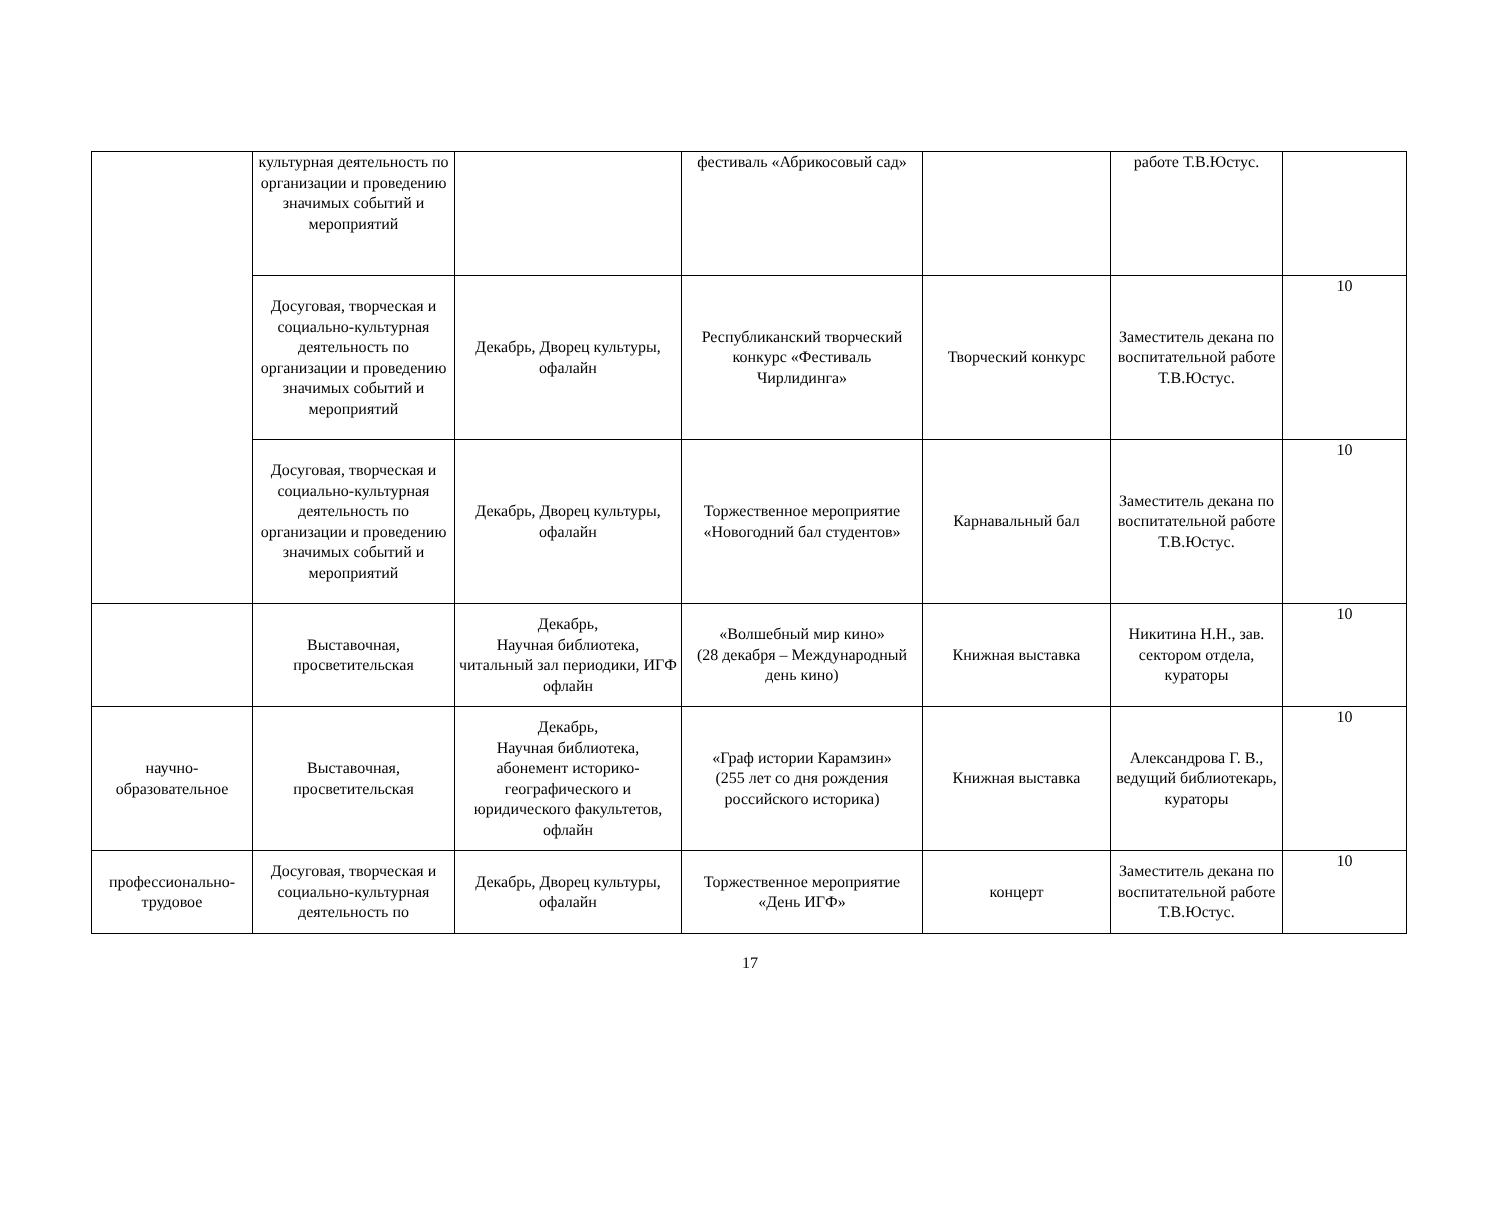| | культурная деятельность по организации и проведению значимых событий и мероприятий | | фестиваль «Абрикосовый сад» | | работе Т.В.Юстус. | |
| | Досуговая, творческая и социально-культурная деятельность по организации и проведению значимых событий и мероприятий | Декабрь, Дворец культуры, офалайн | Республиканский творческий конкурс «Фестиваль Чирлидинга» | Творческий конкурс | Заместитель декана по воспитательной работе Т.В.Юстус. | 10 |
| | Досуговая, творческая и социально-культурная деятельность по организации и проведению значимых событий и мероприятий | Декабрь, Дворец культуры, офалайн | Торжественное мероприятие «Новогодний бал студентов» | Карнавальный бал | Заместитель декана по воспитательной работе Т.В.Юстус. | 10 |
| | Выставочная, просветительская | Декабрь, Научная библиотека, читальный зал периодики, ИГФ офлайн | «Волшебный мир кино» (28 декабря – Международный день кино) | Книжная выставка | Никитина Н.Н., зав. сектором отдела, кураторы | 10 |
| научно-образовательное | Выставочная, просветительская | Декабрь, Научная библиотека, абонемент историко-географического и юридического факультетов, офлайн | «Граф истории Карамзин» (255 лет со дня рождения российского историка) | Книжная выставка | Александрова Г. В., ведущий библиотекарь, кураторы | 10 |
| профессионально-трудовое | Досуговая, творческая и социально-культурная деятельность по | Декабрь, Дворец культуры, офалайн | Торжественное мероприятие «День ИГФ» | концерт | Заместитель декана по воспитательной работе Т.В.Юстус. | 10 |
17